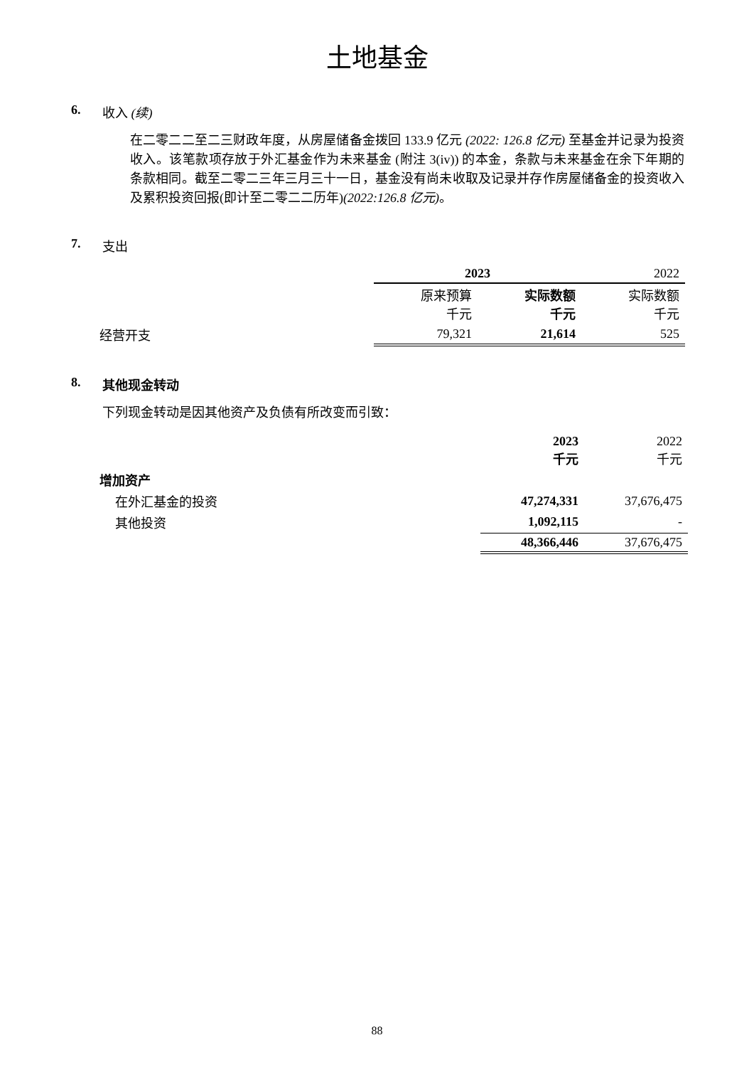土地基金
6. 收入 (续)
在二零二二至二三财政年度，从房屋储备金拨回 133.9 亿元 (2022: 126.8 亿元) 至基金并记录为投资收入。该笔款项存放于外汇基金作为未来基金 (附注 3(iv)) 的本金，条款与未来基金在余下年期的条款相同。截至二零二三年三月三十一日，基金没有尚未收取及记录并存作房屋储备金的投资收入及累积投资回报(即计至二零二二历年)(2022:126.8 亿元)。
7. 支出
| | 2023 | | 2022 |
| | 原来预算 千元 | 实际数额 千元 | 实际数额 千元 |
| 经营开支 | 79,321 | 21,614 | 525 |
8. 其他现金转动
下列现金转动是因其他资产及负债有所改变而引致：
| | 2023 千元 | 2022 千元 |
| 增加资产 | | |
| 在外汇基金的投资 | 47,274,331 | 37,676,475 |
| 其他投资 | 1,092,115 | - |
| | 48,366,446 | 37,676,475 |
88